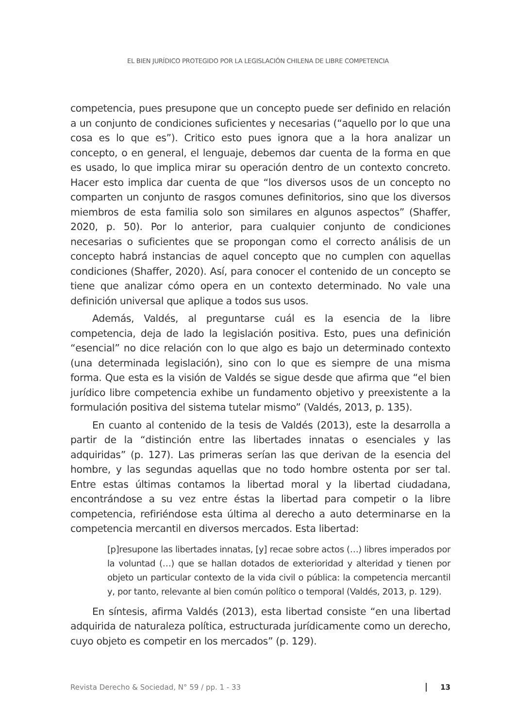EL BIEN JURÍDICO PROTEGIDO POR LA LEGISLACIÓN CHILENA DE LIBRE COMPETENCIA
competencia, pues presupone que un concepto puede ser definido en relación a un conjunto de condiciones suficientes y necesarias (“aquello por lo que una cosa es lo que es”). Critico esto pues ignora que a la hora analizar un concepto, o en general, el lenguaje, debemos dar cuenta de la forma en que es usado, lo que implica mirar su operación dentro de un contexto concreto. Hacer esto implica dar cuenta de que “los diversos usos de un concepto no comparten un conjunto de rasgos comunes definitorios, sino que los diversos miembros de esta familia solo son similares en algunos aspectos” (Shaffer, 2020, p. 50). Por lo anterior, para cualquier conjunto de condiciones necesarias o suficientes que se propongan como el correcto análisis de un concepto habrá instancias de aquel concepto que no cumplen con aquellas condiciones (Shaffer, 2020). Así, para conocer el contenido de un concepto se tiene que analizar cómo opera en un contexto determinado. No vale una definición universal que aplique a todos sus usos.
Además, Valdés, al preguntarse cuál es la esencia de la libre competencia, deja de lado la legislación positiva. Esto, pues una definición “esencial” no dice relación con lo que algo es bajo un determinado contexto (una determinada legislación), sino con lo que es siempre de una misma forma. Que esta es la visión de Valdés se sigue desde que afirma que “el bien jurídico libre competencia exhibe un fundamento objetivo y preexistente a la formulación positiva del sistema tutelar mismo” (Valdés, 2013, p. 135).
En cuanto al contenido de la tesis de Valdés (2013), este la desarrolla a partir de la “distinción entre las libertades innatas o esenciales y las adquiridas” (p. 127). Las primeras serían las que derivan de la esencia del hombre, y las segundas aquellas que no todo hombre ostenta por ser tal. Entre estas últimas contamos la libertad moral y la libertad ciudadana, encontrándose a su vez entre éstas la libertad para competir o la libre competencia, refiriéndose esta última al derecho a auto determinarse en la competencia mercantil en diversos mercados. Esta libertad:
[p]resupone las libertades innatas, [y] recae sobre actos (…) libres imperados por la voluntad (…) que se hallan dotados de exterioridad y alteridad y tienen por objeto un particular contexto de la vida civil o pública: la competencia mercantil y, por tanto, relevante al bien común político o temporal (Valdés, 2013, p. 129).
En síntesis, afirma Valdés (2013), esta libertad consiste “en una libertad adquirida de naturaleza política, estructurada jurídicamente como un derecho, cuyo objeto es competir en los mercados” (p. 129).
Revista Derecho & Sociedad, N° 59 / pp. 1 - 33 13